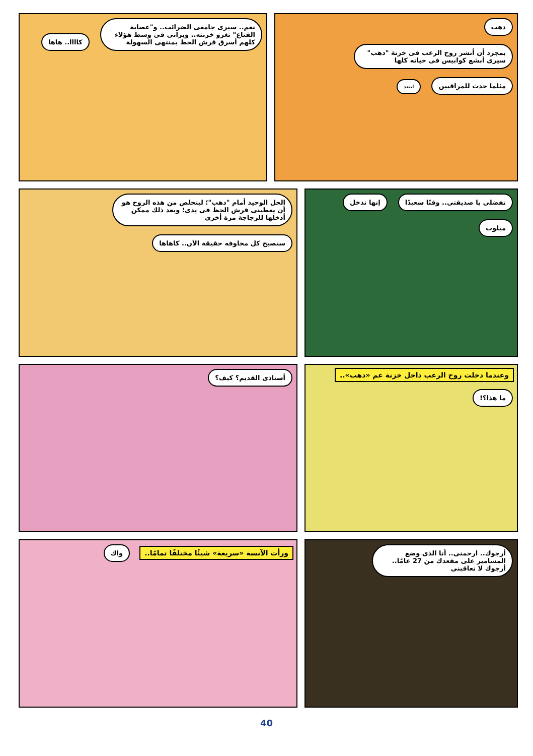دهب
بمجرد أن أنشر روح الرعب فى خزنة "دهب" سيرى أبشع كوابيس فى حياته كلها
مثلما حدث للمراقبين
ابتعد
نعم.. سيرى جامعى الضرائب.. و"عصابة القناع" تغزو خزنته.. ويرانى فى وسط هؤلاء كلهم أسرق قرش الحظ بمنتهى السهولة
كاااا.. هاها
تفضلى يا صديقتى.. وقتًا سعيدًا إنها تدخل ميلوب
الحل الوحيد أمام "دهب"؛ ليتخلص من هذه الروح هو أن يعطينى قرش الحظ فى يدى؛ وبعد ذلك ممكن أدخلها للزجاجة مرة أخرى
ستصبح كل مخاوفه حقيقة الآن.. كاهاها
وعندما دخلت روح الرعب داخل خزنة عم «دهب»..
ما هذا؟!
أستاذى القديم؟ كيف؟
أرجوك.. ارحمنى.. أنا الذى وضع المسامير على مقعدك من 27 عامًا.. أرجوك لا تعاقبنى
ورأت الآنسة «سريعة» شيئًا مختلفًا تمامًا..
واك
40